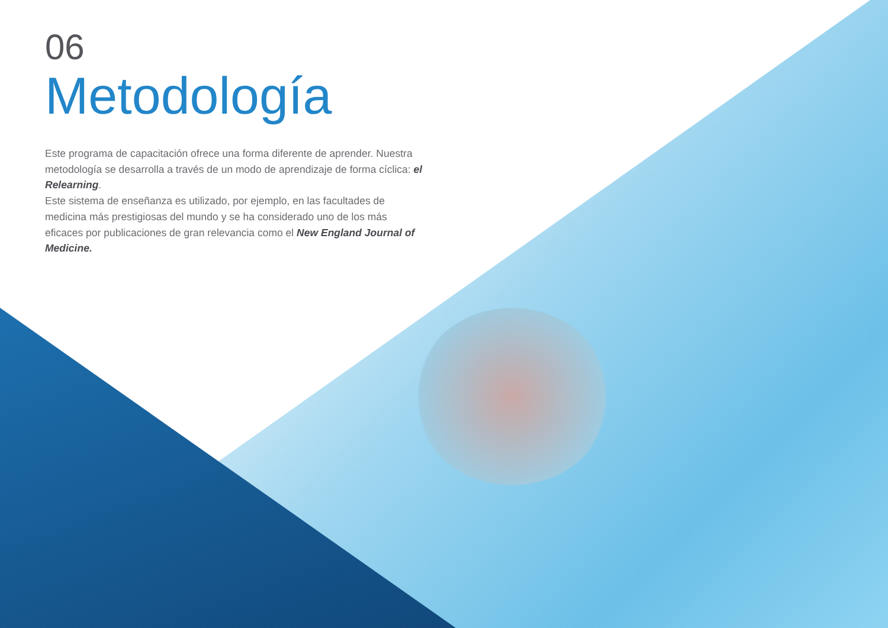06
Metodología
Este programa de capacitación ofrece una forma diferente de aprender. Nuestra metodología se desarrolla a través de un modo de aprendizaje de forma cíclica: el Relearning.
Este sistema de enseñanza es utilizado, por ejemplo, en las facultades de medicina más prestigiosas del mundo y se ha considerado uno de los más eficaces por publicaciones de gran relevancia como el New England Journal of Medicine.